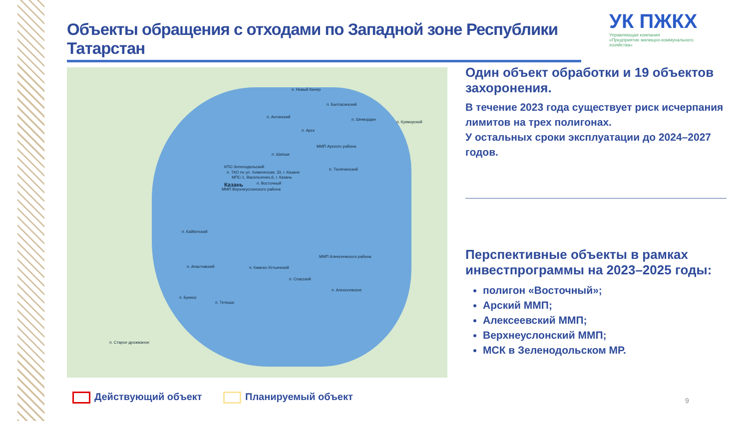Объекты обращения с отходами по Западной зоне Республики Татарстан
УК ПЖКХ
Управляющая компания
«Предприятие жилищно-коммунального
хозяйства»
п. Новый Кинер
п. Балтасинский
п. Антинский
п. Шемордан
п. Кукморский
п. Арск
ММП Арского района
п. Шапши
п. Тюлячинский
КПО Зеленодольский
п. ТКО по ул. Химическая, 33, г. Казани
МПС-1, Васильченко,6, г. Казань
Казань п. Восточный
ММП Верхнеуслонского района
п. Кайбитский
ММП Алексеевского района
п. Апастовский п. Камско-Устьинский
п. Спасский
п. Алексеевское
п. Буинск
п. Тетюши
п. Старое дрожжаное
Один объект обработки и 19 объектов захоронения.
В течение 2023 года существует риск исчерпания лимитов на трех полигонах.
У остальных сроки эксплуатации до 2024–2027 годов.
Перспективные объекты в рамках инвестпрограммы на 2023–2025 годы:
полигон «Восточный»;
Арский ММП;
Алексеевский ММП;
Верхнеуслонский ММП;
МСК в Зеленодольском МР.
Действующий объект Планируемый объект 9